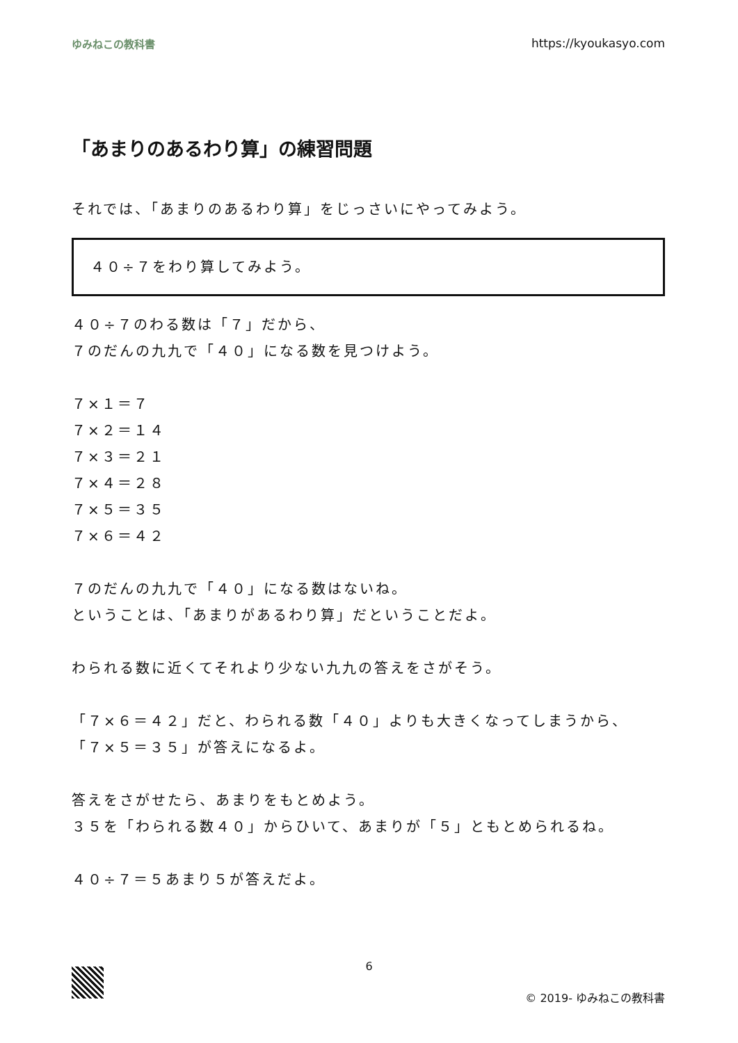ゆみねこの教科書 https://kyoukasyo.com
「あまりのあるわり算」の練習問題
それでは、「あまりのあるわり算」をじっさいにやってみよう。
４０÷７をわり算してみよう。
４０÷７のわる数は「７」だから、
７のだんの九九で「４０」になる数を見つけよう。
７×１＝７
７×２＝１４
７×３＝２１
７×４＝２８
７×５＝３５
７×６＝４２
７のだんの九九で「４０」になる数はないね。
ということは、「あまりがあるわり算」だということだよ。
わられる数に近くてそれより少ない九九の答えをさがそう。
「７×６＝４２」だと、わられる数「４０」よりも大きくなってしまうから、
「７×５＝３５」が答えになるよ。
答えをさがせたら、あまりをもとめよう。
３５を「わられる数４０」からひいて、あまりが「５」ともとめられるね。
４０÷７＝５あまり５が答えだよ。
6
© 2019- ゆみねこの教科書